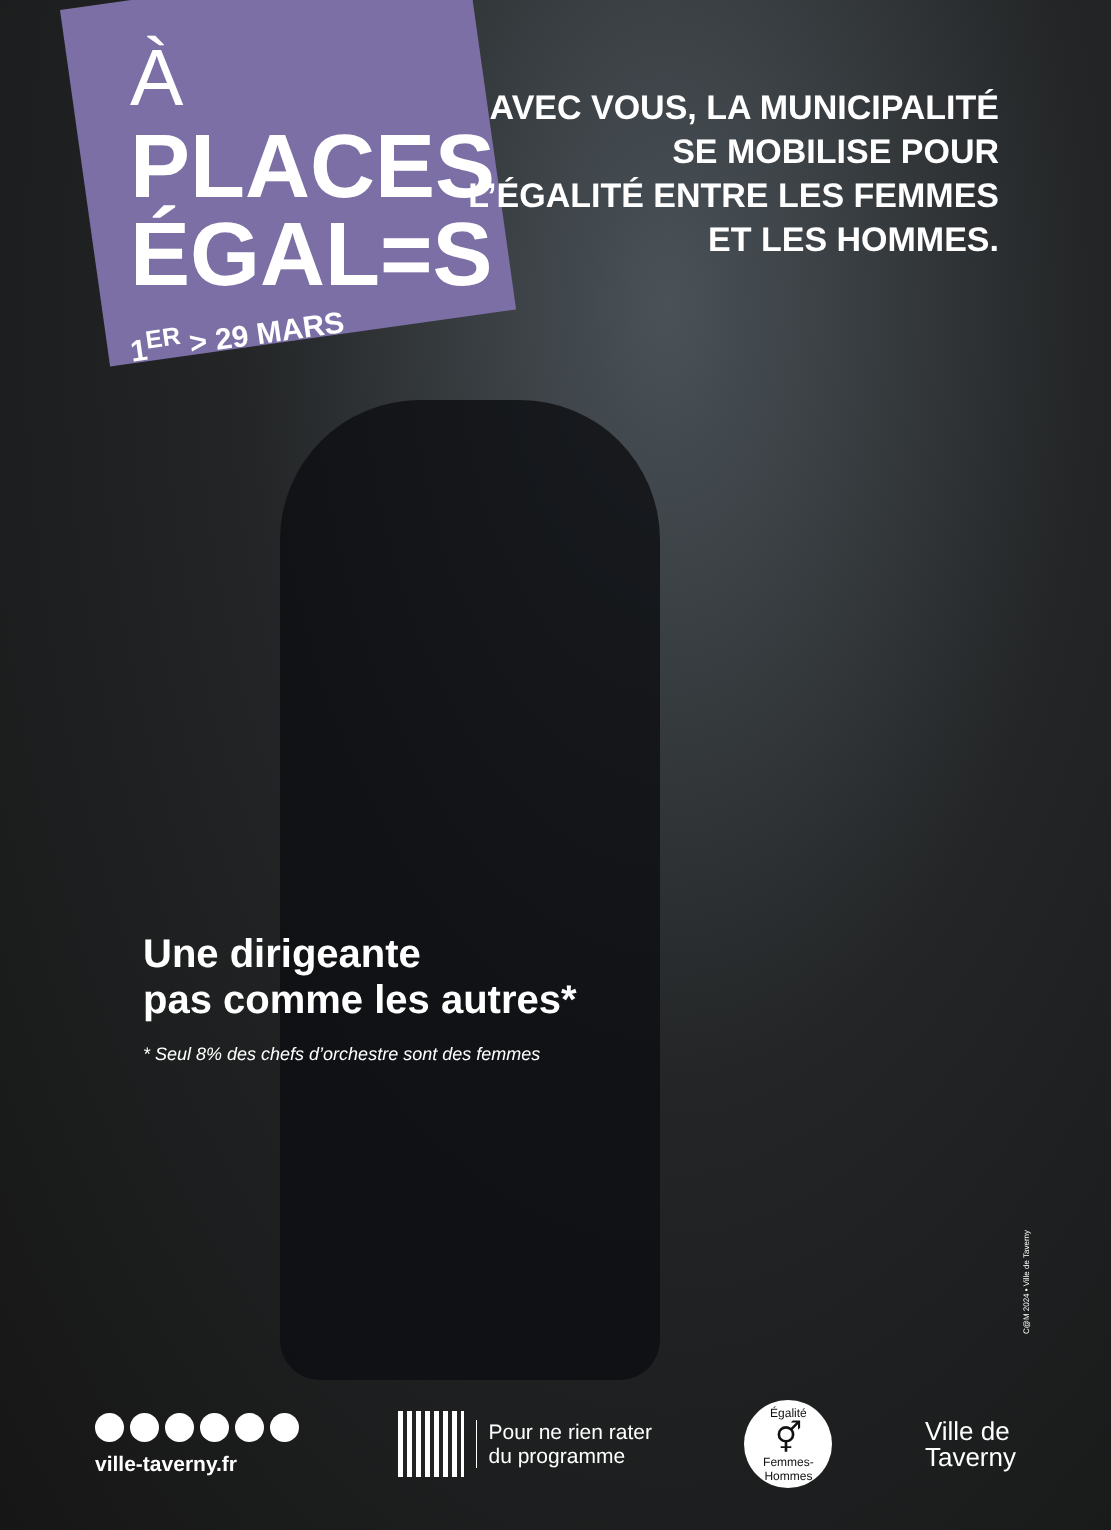À
PLACES
ÉGAL=S
1<sup>ER</sup> > 29 MARS
AVEC VOUS, LA MUNICIPALITÉ
SE MOBILISE POUR
L’ÉGALITÉ ENTRE LES FEMMES
ET LES HOMMES.
Une dirigeante
pas comme les autres*
* Seul 8% des chefs d’orchestre sont des femmes
C@M 2024 • Ville de Taverny
ville-taverny.fr
Pour ne rien rater
du programme
Égalité
⚥
Femmes-Hommes
Ville de
Taverny